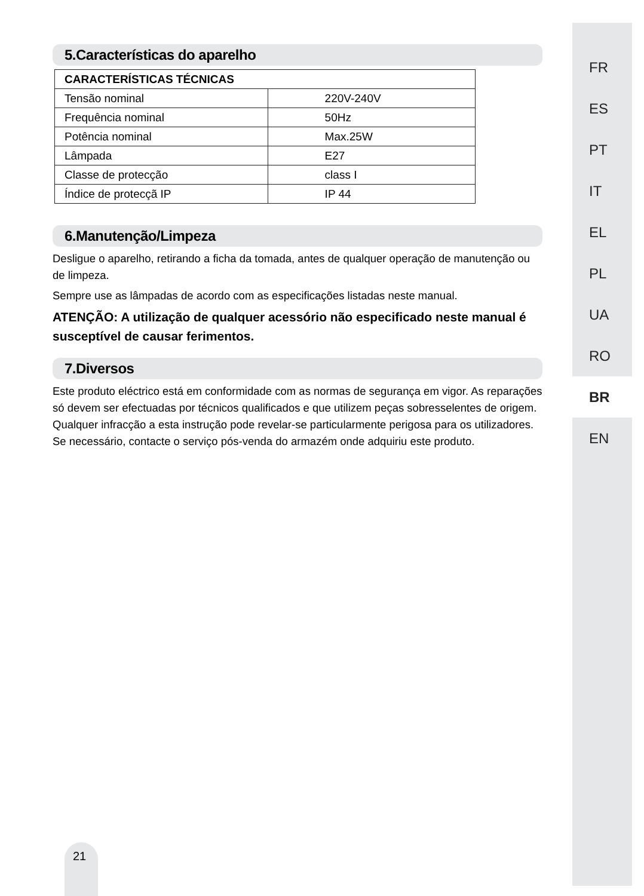5.Características do aparelho
| CARACTERÍSTICAS TÉCNICAS | |
| --- | --- |
| Tensão nominal | 220V-240V |
| Frequência nominal | 50Hz |
| Potência nominal | Max.25W |
| Lâmpada | E27 |
| Classe de protecção | class I |
| Índice de protecçã IP | IP 44 |
6.Manutenção/Limpeza
Desligue o aparelho, retirando a ficha da tomada, antes de qualquer operação de manutenção ou de limpeza.
Sempre use as lâmpadas de acordo com as especificações listadas neste manual.
ATENÇÃO: A utilização de qualquer acessório não especificado neste manual é susceptível de causar ferimentos.
7.Diversos
Este produto eléctrico está em conformidade com as normas de segurança em vigor. As reparações só devem ser efectuadas por técnicos qualificados e que utilizem peças sobresselentes de origem. Qualquer infracção a esta instrução pode revelar-se particularmente perigosa para os utilizadores. Se necessário, contacte o serviço pós-venda do armazém onde adquiriu este produto.
FR
ES
PT
IT
EL
PL
UA
RO
BR
EN
21